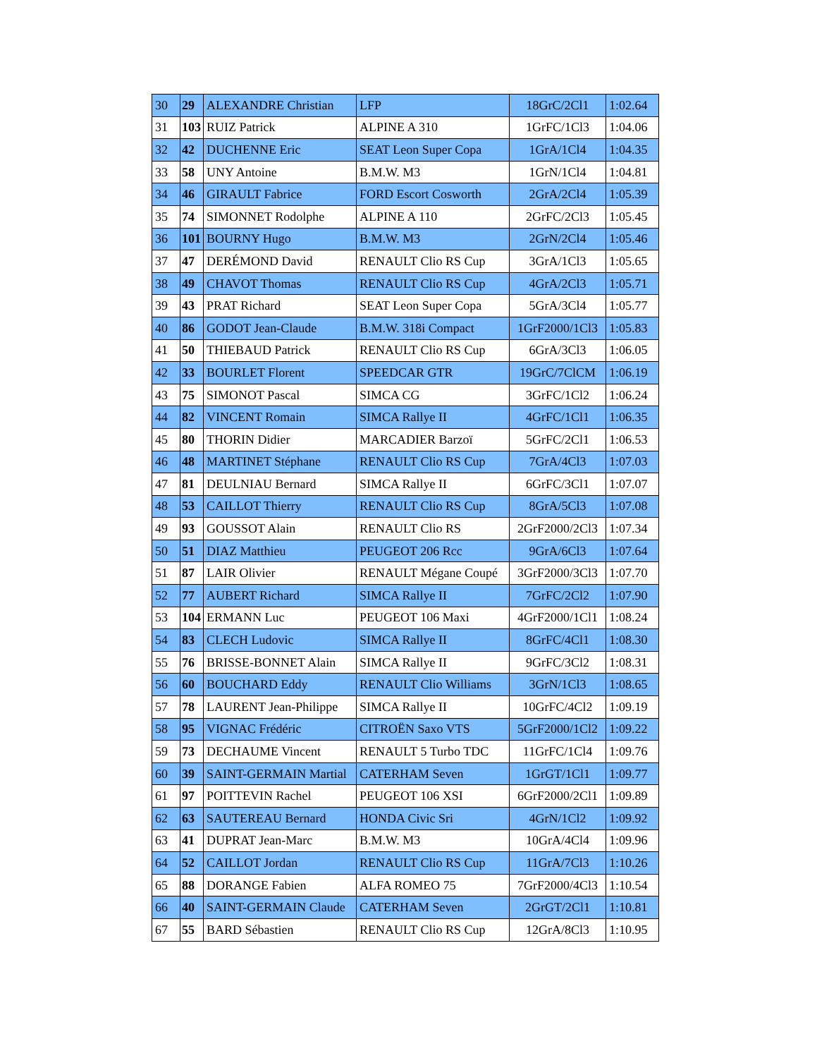| 30 | 29 | ALEXANDRE Christian | LFP | 18GrC/2Cl1 | 1:02.64 |
| 31 | 103 | RUIZ Patrick | ALPINE A 310 | 1GrFC/1Cl3 | 1:04.06 |
| 32 | 42 | DUCHENNE Eric | SEAT Leon Super Copa | 1GrA/1Cl4 | 1:04.35 |
| 33 | 58 | UNY Antoine | B.M.W. M3 | 1GrN/1Cl4 | 1:04.81 |
| 34 | 46 | GIRAULT Fabrice | FORD Escort Cosworth | 2GrA/2Cl4 | 1:05.39 |
| 35 | 74 | SIMONNET Rodolphe | ALPINE A 110 | 2GrFC/2Cl3 | 1:05.45 |
| 36 | 101 | BOURNY Hugo | B.M.W. M3 | 2GrN/2Cl4 | 1:05.46 |
| 37 | 47 | DERÉMOND David | RENAULT Clio RS Cup | 3GrA/1Cl3 | 1:05.65 |
| 38 | 49 | CHAVOT Thomas | RENAULT Clio RS Cup | 4GrA/2Cl3 | 1:05.71 |
| 39 | 43 | PRAT Richard | SEAT Leon Super Copa | 5GrA/3Cl4 | 1:05.77 |
| 40 | 86 | GODOT Jean-Claude | B.M.W. 318i Compact | 1GrF2000/1Cl3 | 1:05.83 |
| 41 | 50 | THIEBAUD Patrick | RENAULT Clio RS Cup | 6GrA/3Cl3 | 1:06.05 |
| 42 | 33 | BOURLET Florent | SPEEDCAR GTR | 19GrC/7ClCM | 1:06.19 |
| 43 | 75 | SIMONOT Pascal | SIMCA CG | 3GrFC/1Cl2 | 1:06.24 |
| 44 | 82 | VINCENT Romain | SIMCA Rallye II | 4GrFC/1Cl1 | 1:06.35 |
| 45 | 80 | THORIN Didier | MARCADIER Barzoï | 5GrFC/2Cl1 | 1:06.53 |
| 46 | 48 | MARTINET Stéphane | RENAULT Clio RS Cup | 7GrA/4Cl3 | 1:07.03 |
| 47 | 81 | DEULNIAU Bernard | SIMCA Rallye II | 6GrFC/3Cl1 | 1:07.07 |
| 48 | 53 | CAILLOT Thierry | RENAULT Clio RS Cup | 8GrA/5Cl3 | 1:07.08 |
| 49 | 93 | GOUSSOT Alain | RENAULT Clio RS | 2GrF2000/2Cl3 | 1:07.34 |
| 50 | 51 | DIAZ Matthieu | PEUGEOT 206 Rcc | 9GrA/6Cl3 | 1:07.64 |
| 51 | 87 | LAIR Olivier | RENAULT Mégane Coupé | 3GrF2000/3Cl3 | 1:07.70 |
| 52 | 77 | AUBERT Richard | SIMCA Rallye II | 7GrFC/2Cl2 | 1:07.90 |
| 53 | 104 | ERMANN Luc | PEUGEOT 106 Maxi | 4GrF2000/1Cl1 | 1:08.24 |
| 54 | 83 | CLECH Ludovic | SIMCA Rallye II | 8GrFC/4Cl1 | 1:08.30 |
| 55 | 76 | BRISSE-BONNET Alain | SIMCA Rallye II | 9GrFC/3Cl2 | 1:08.31 |
| 56 | 60 | BOUCHARD Eddy | RENAULT Clio Williams | 3GrN/1Cl3 | 1:08.65 |
| 57 | 78 | LAURENT Jean-Philippe | SIMCA Rallye II | 10GrFC/4Cl2 | 1:09.19 |
| 58 | 95 | VIGNAC Frédéric | CITROËN Saxo VTS | 5GrF2000/1Cl2 | 1:09.22 |
| 59 | 73 | DECHAUME Vincent | RENAULT 5 Turbo TDC | 11GrFC/1Cl4 | 1:09.76 |
| 60 | 39 | SAINT-GERMAIN Martial | CATERHAM Seven | 1GrGT/1Cl1 | 1:09.77 |
| 61 | 97 | POITTEVIN Rachel | PEUGEOT 106 XSI | 6GrF2000/2Cl1 | 1:09.89 |
| 62 | 63 | SAUTEREAU Bernard | HONDA Civic Sri | 4GrN/1Cl2 | 1:09.92 |
| 63 | 41 | DUPRAT Jean-Marc | B.M.W. M3 | 10GrA/4Cl4 | 1:09.96 |
| 64 | 52 | CAILLOT Jordan | RENAULT Clio RS Cup | 11GrA/7Cl3 | 1:10.26 |
| 65 | 88 | DORANGE Fabien | ALFA ROMEO 75 | 7GrF2000/4Cl3 | 1:10.54 |
| 66 | 40 | SAINT-GERMAIN Claude | CATERHAM Seven | 2GrGT/2Cl1 | 1:10.81 |
| 67 | 55 | BARD Sébastien | RENAULT Clio RS Cup | 12GrA/8Cl3 | 1:10.95 |